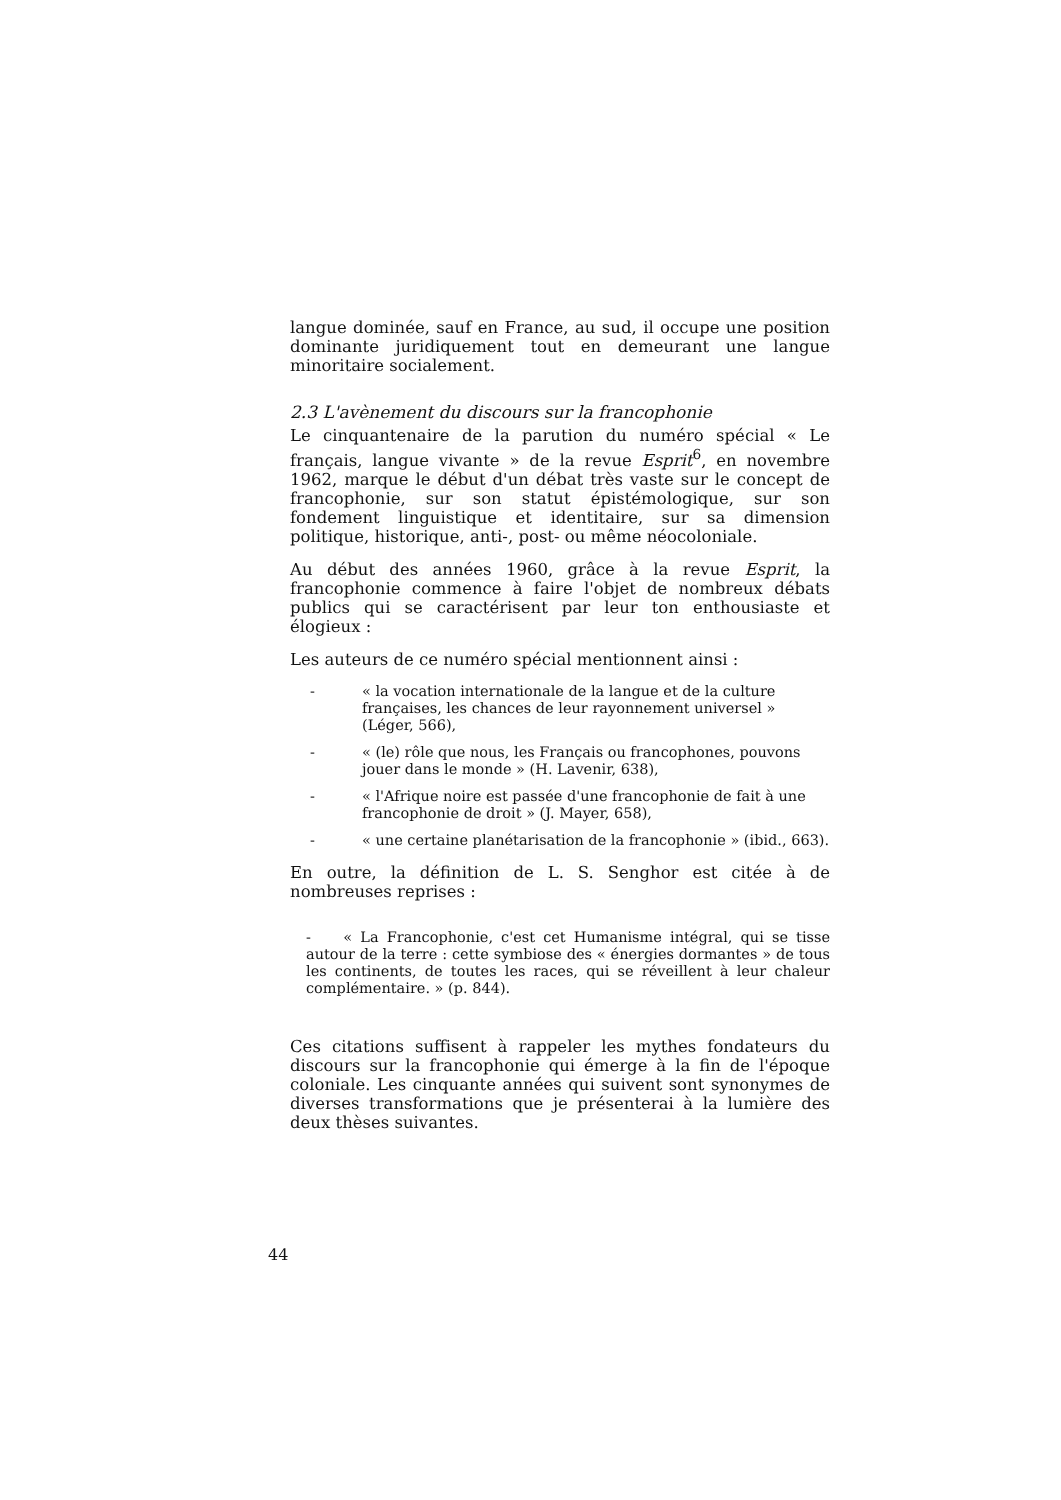langue dominée, sauf en France, au sud, il occupe une position dominante juridiquement tout en demeurant une langue minoritaire socialement.
2.3 L'avènement du discours sur la francophonie
Le cinquantenaire de la parution du numéro spécial « Le français, langue vivante » de la revue Esprit<sup>6</sup>, en novembre 1962, marque le début d'un débat très vaste sur le concept de francophonie, sur son statut épistémologique, sur son fondement linguistique et identitaire, sur sa dimension politique, historique, anti-, post- ou même néocoloniale.
Au début des années 1960, grâce à la revue Esprit, la francophonie commence à faire l'objet de nombreux débats publics qui se caractérisent par leur ton enthousiaste et élogieux :
Les auteurs de ce numéro spécial mentionnent ainsi :
- « la vocation internationale de la langue et de la culture françaises, les chances de leur rayonnement universel » (Léger, 566),
- « (le) rôle que nous, les Français ou francophones, pouvons jouer dans le monde » (H. Lavenir, 638),
- « l'Afrique noire est passée d'une francophonie de fait à une francophonie de droit » (J. Mayer, 658),
- « une certaine planétarisation de la francophonie » (ibid., 663).
En outre, la définition de L. S. Senghor est citée à de nombreuses reprises :
- « La Francophonie, c'est cet Humanisme intégral, qui se tisse autour de la terre : cette symbiose des « énergies dormantes » de tous les continents, de toutes les races, qui se réveillent à leur chaleur complémentaire. » (p. 844).
Ces citations suffisent à rappeler les mythes fondateurs du discours sur la francophonie qui émerge à la fin de l'époque coloniale. Les cinquante années qui suivent sont synonymes de diverses transformations que je présenterai à la lumière des deux thèses suivantes.
44